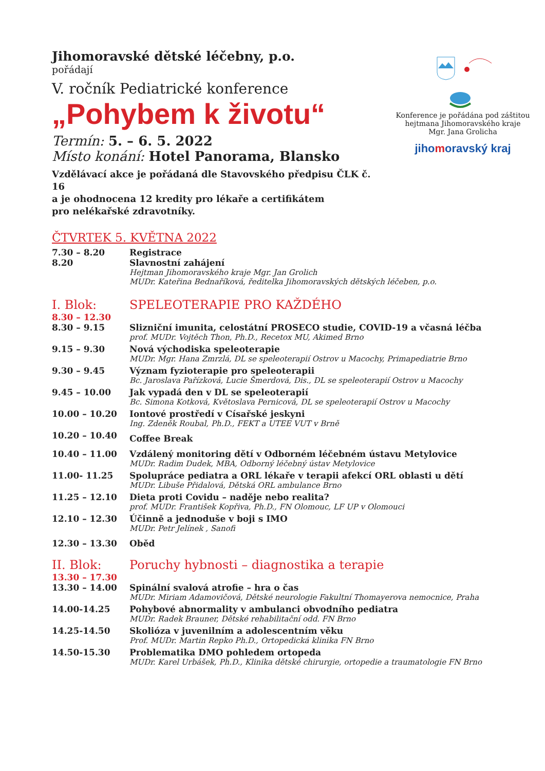Jihomoravské dětské léčebny, p.o.
pořádají
V. ročník Pediatrické konference
„Pohybem k životu“
Termín: 5. – 6. 5. 2022
Místo konání: Hotel Panorama, Blansko
Vzdělávací akce je pořádaná dle Stavovského předpisu ČLK č. 16
a je ohodnocena 12 kredity pro lékaře a certifikátem
pro nelékařské zdravotníky.
Konference je pořádána pod záštitou
hejtmana Jihomoravského kraje
Mgr. Jana Grolicha
jihomoravský kraj
ČTVRTEK 5. KVĚTNA 2022
| 7.30 – 8.20 | Registrace |
| 8.20 | Slavnostní zahájení |
| | Hejtman Jihomoravského kraje Mgr. Jan Grolich MUDr. Kateřina Bednaříková, ředitelka Jihomoravských dětských léčeben, p.o. |
| I. Blok: | SPELEOTERAPIE PRO KAŽDÉHO |
| 8.30 – 12.30 | |
| 8.30 – 9.15 | Slizniční imunita, celostátní PROSECO studie, COVID-19 a včasná léčba prof. MUDr. Vojtěch Thon, Ph.D., Recetox MU, Akimed Brno |
| 9.15 – 9.30 | Nová východiska speleoterapie MUDr. Mgr. Hana Zmrzlá, DL se speleoterapií Ostrov u Macochy, Primapediatrie Brno |
| 9.30 – 9.45 | Význam fyzioterapie pro speleoterapii Bc. Jaroslava Pařízková, Lucie Šmerdová, Dis., DL se speleoterapií Ostrov u Macochy |
| 9.45 – 10.00 | Jak vypadá den v DL se speleoterapií Bc. Simona Kotková, Květoslava Pernicová, DL se speleoterapií Ostrov u Macochy |
| 10.00 – 10.20 | Iontové prostředí v Císařské jeskyni Ing. Zdeněk Roubal, Ph.D., FEKT a UTEE VUT v Brně |
| 10.20 – 10.40 | Coffee Break |
| 10.40 – 11.00 | Vzdálený monitoring dětí v Odborném léčebném ústavu Metylovice MUDr. Radim Dudek, MBA, Odborný léčebný ústav Metylovice |
| 11.00- 11.25 | Spolupráce pediatra a ORL lékaře v terapii afekcí ORL oblasti u dětí MUDr. Libuše Přidalová, Dětská ORL ambulance Brno |
| 11.25 – 12.10 | Dieta proti Covidu – naděje nebo realita? prof. MUDr. František Kopřiva, Ph.D., FN Olomouc, LF UP v Olomouci |
| 12.10 – 12.30 | Účinně a jednoduše v boji s IMO MUDr. Petr Jelínek , Sanofi |
| 12.30 – 13.30 | Oběd |
| II. Blok: | Poruchy hybnosti – diagnostika a terapie |
| 13.30 – 17.30 | |
| 13.30 – 14.00 | Spinální svalová atrofie – hra o čas MUDr. Miriam Adamovičová, Dětské neurologie Fakultní Thomayerova nemocnice, Praha |
| 14.00-14.25 | Pohybové abnormality v ambulanci obvodního pediatra MUDr. Radek Brauner, Dětské rehabilitační odd. FN Brno |
| 14.25-14.50 | Skolióza v juvenilním a adolescentním věku Prof. MUDr. Martin Repko Ph.D., Ortopedická klinika FN Brno |
| 14.50-15.30 | Problematika DMO pohledem ortopeda MUDr. Karel Urbášek, Ph.D., Klinika dětské chirurgie, ortopedie a traumatologie FN Brno |